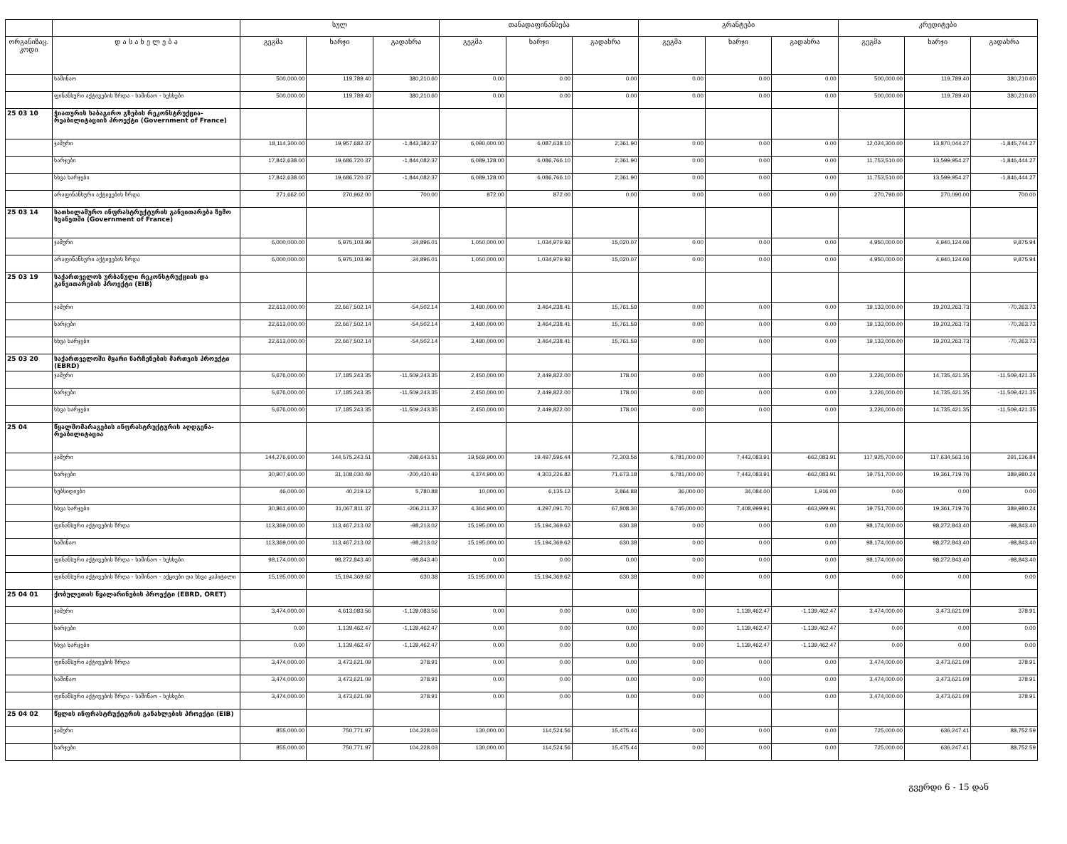| | | სულ | | | თანადაფინანსება | | | გრანტები | | | კრედიტები | | |
| --- | --- | --- | --- | --- | --- | --- | --- | --- | --- | --- | --- | --- | --- |
| ორგანიზაც. კოდი | დ ა ს ა ხ ე ლ ე ბ ა | გეგმა | ხარჯი | გადახრა | გეგმა | ხარჯი | გადახრა | გეგმა | ხარჯი | გადახრა | გეგმა | ხარჯი | გადახრა |
| | საშინაო | 500,000.00 | 119,789.40 | 380,210.60 | 0.00 | 0.00 | 0.00 | 0.00 | 0.00 | 0.00 | 500,000.00 | 119,789.40 | 380,210.60 |
| | ფინანსური აქტივების ზრდა - საშინაო - სესხები | 500,000.00 | 119,789.40 | 380,210.60 | 0.00 | 0.00 | 0.00 | 0.00 | 0.00 | 0.00 | 500,000.00 | 119,789.40 | 380,210.60 |
| 25 03 10 | ჭიათურის საბაგირო გზების რეკონსტრუქცია-რეაბილიტაციის პროექტი (Government of France) | | | | | | | | | | | | |
| | ჯამური | 18,114,300.00 | 19,957,682.37 | -1,843,382.37 | 6,090,000.00 | 6,087,638.10 | 2,361.90 | 0.00 | 0.00 | 0.00 | 12,024,300.00 | 13,870,044.27 | -1,845,744.27 |
| | ხარჯები | 17,842,638.00 | 19,686,720.37 | -1,844,082.37 | 6,089,128.00 | 6,086,766.10 | 2,361.90 | 0.00 | 0.00 | 0.00 | 11,753,510.00 | 13,599,954.27 | -1,846,444.27 |
| | სხვა ხარჯები | 17,842,638.00 | 19,686,720.37 | -1,844,082.37 | 6,089,128.00 | 6,086,766.10 | 2,361.90 | 0.00 | 0.00 | 0.00 | 11,753,510.00 | 13,599,954.27 | -1,846,444.27 |
| | არაფინანსური აქტივების ზრდა | 271,662.00 | 270,962.00 | 700.00 | 872.00 | 872.00 | 0.00 | 0.00 | 0.00 | 0.00 | 270,790.00 | 270,090.00 | 700.00 |
| 25 03 14 | სათხილამურო ინფრასტრუქტურის განვითარება ზემო სვანეთში (Government of France) | | | | | | | | | | | | |
| | ჯამური | 6,000,000.00 | 5,975,103.99 | 24,896.01 | 1,050,000.00 | 1,034,979.93 | 15,020.07 | 0.00 | 0.00 | 0.00 | 4,950,000.00 | 4,940,124.06 | 9,875.94 |
| | არაფინანსური აქტივების ზრდა | 6,000,000.00 | 5,975,103.99 | 24,896.01 | 1,050,000.00 | 1,034,979.93 | 15,020.07 | 0.00 | 0.00 | 0.00 | 4,950,000.00 | 4,940,124.06 | 9,875.94 |
| 25 03 19 | საქართველოს ურბანული რეკონსტრუქციის და განვითარების პროექტი (EIB) | | | | | | | | | | | | |
| | ჯამური | 22,613,000.00 | 22,667,502.14 | -54,502.14 | 3,480,000.00 | 3,464,238.41 | 15,761.59 | 0.00 | 0.00 | 0.00 | 19,133,000.00 | 19,203,263.73 | -70,263.73 |
| | ხარჯები | 22,613,000.00 | 22,667,502.14 | -54,502.14 | 3,480,000.00 | 3,464,238.41 | 15,761.59 | 0.00 | 0.00 | 0.00 | 19,133,000.00 | 19,203,263.73 | -70,263.73 |
| | სხვა ხარჯები | 22,613,000.00 | 22,667,502.14 | -54,502.14 | 3,480,000.00 | 3,464,238.41 | 15,761.59 | 0.00 | 0.00 | 0.00 | 19,133,000.00 | 19,203,263.73 | -70,263.73 |
| 25 03 20 | საქართველოში მყარი ნარჩენების მართვის პროექტი (EBRD) | | | | | | | | | | | | |
| | ჯამური | 5,676,000.00 | 17,185,243.35 | -11,509,243.35 | 2,450,000.00 | 2,449,822.00 | 178.00 | 0.00 | 0.00 | 0.00 | 3,226,000.00 | 14,735,421.35 | -11,509,421.35 |
| | ხარჯები | 5,676,000.00 | 17,185,243.35 | -11,509,243.35 | 2,450,000.00 | 2,449,822.00 | 178.00 | 0.00 | 0.00 | 0.00 | 3,226,000.00 | 14,735,421.35 | -11,509,421.35 |
| | სხვა ხარჯები | 5,676,000.00 | 17,185,243.35 | -11,509,243.35 | 2,450,000.00 | 2,449,822.00 | 178.00 | 0.00 | 0.00 | 0.00 | 3,226,000.00 | 14,735,421.35 | -11,509,421.35 |
| 25 04 | წყალმომარაგების ინფრასტრუქტურის აღდგენა-რეაბილიტაცია | | | | | | | | | | | | |
| | ჯამური | 144,276,600.00 | 144,575,243.51 | -298,643.51 | 19,569,900.00 | 19,497,596.44 | 72,303.56 | 6,781,000.00 | 7,443,083.91 | -662,083.91 | 117,925,700.00 | 117,634,563.16 | 291,136.84 |
| | ხარჯები | 30,907,600.00 | 31,108,030.49 | -200,430.49 | 4,374,900.00 | 4,303,226.82 | 71,673.18 | 6,781,000.00 | 7,443,083.91 | -662,083.91 | 19,751,700.00 | 19,361,719.76 | 389,980.24 |
| | სუბსიდიები | 46,000.00 | 40,219.12 | 5,780.88 | 10,000.00 | 6,135.12 | 3,864.88 | 36,000.00 | 34,084.00 | 1,916.00 | 0.00 | 0.00 | 0.00 |
| | სხვა ხარჯები | 30,861,600.00 | 31,067,811.37 | -206,211.37 | 4,364,900.00 | 4,297,091.70 | 67,808.30 | 6,745,000.00 | 7,408,999.91 | -663,999.91 | 19,751,700.00 | 19,361,719.76 | 389,980.24 |
| | ფინანსური აქტივების ზრდა | 113,369,000.00 | 113,467,213.02 | -98,213.02 | 15,195,000.00 | 15,194,369.62 | 630.38 | 0.00 | 0.00 | 0.00 | 98,174,000.00 | 98,272,843.40 | -98,843.40 |
| | საშინაო | 113,369,000.00 | 113,467,213.02 | -98,213.02 | 15,195,000.00 | 15,194,369.62 | 630.38 | 0.00 | 0.00 | 0.00 | 98,174,000.00 | 98,272,843.40 | -98,843.40 |
| | ფინანსური აქტივების ზრდა - საშინაო - სესხები | 98,174,000.00 | 98,272,843.40 | -98,843.40 | 0.00 | 0.00 | 0.00 | 0.00 | 0.00 | 0.00 | 98,174,000.00 | 98,272,843.40 | -98,843.40 |
| | ფინანსური აქტივების ზრდა - საშინაო - აქციები და სხვა კაპიტალი | 15,195,000.00 | 15,194,369.62 | 630.38 | 15,195,000.00 | 15,194,369.62 | 630.38 | 0.00 | 0.00 | 0.00 | 0.00 | 0.00 | 0.00 |
| 25 04 01 | ქობულეთის წყალარინების პროექტი (EBRD, ORET) | | | | | | | | | | | | |
| | ჯამური | 3,474,000.00 | 4,613,083.56 | -1,139,083.56 | 0.00 | 0.00 | 0.00 | 0.00 | 1,139,462.47 | -1,139,462.47 | 3,474,000.00 | 3,473,621.09 | 378.91 |
| | ხარჯები | 0.00 | 1,139,462.47 | -1,139,462.47 | 0.00 | 0.00 | 0.00 | 0.00 | 1,139,462.47 | -1,139,462.47 | 0.00 | 0.00 | 0.00 |
| | სხვა ხარჯები | 0.00 | 1,139,462.47 | -1,139,462.47 | 0.00 | 0.00 | 0.00 | 0.00 | 1,139,462.47 | -1,139,462.47 | 0.00 | 0.00 | 0.00 |
| | ფინანსური აქტივების ზრდა | 3,474,000.00 | 3,473,621.09 | 378.91 | 0.00 | 0.00 | 0.00 | 0.00 | 0.00 | 0.00 | 3,474,000.00 | 3,473,621.09 | 378.91 |
| | საშინაო | 3,474,000.00 | 3,473,621.09 | 378.91 | 0.00 | 0.00 | 0.00 | 0.00 | 0.00 | 0.00 | 3,474,000.00 | 3,473,621.09 | 378.91 |
| | ფინანსური აქტივების ზრდა - საშინაო - სესხები | 3,474,000.00 | 3,473,621.09 | 378.91 | 0.00 | 0.00 | 0.00 | 0.00 | 0.00 | 0.00 | 3,474,000.00 | 3,473,621.09 | 378.91 |
| 25 04 02 | წყლის ინფრასტრუქტურის განახლების პროექტი (EIB) | | | | | | | | | | | | |
| | ჯამური | 855,000.00 | 750,771.97 | 104,228.03 | 130,000.00 | 114,524.56 | 15,475.44 | 0.00 | 0.00 | 0.00 | 725,000.00 | 636,247.41 | 88,752.59 |
| | ხარჯები | 855,000.00 | 750,771.97 | 104,228.03 | 130,000.00 | 114,524.56 | 15,475.44 | 0.00 | 0.00 | 0.00 | 725,000.00 | 636,247.41 | 88,752.59 |
გვერდი 6 - 15 დან